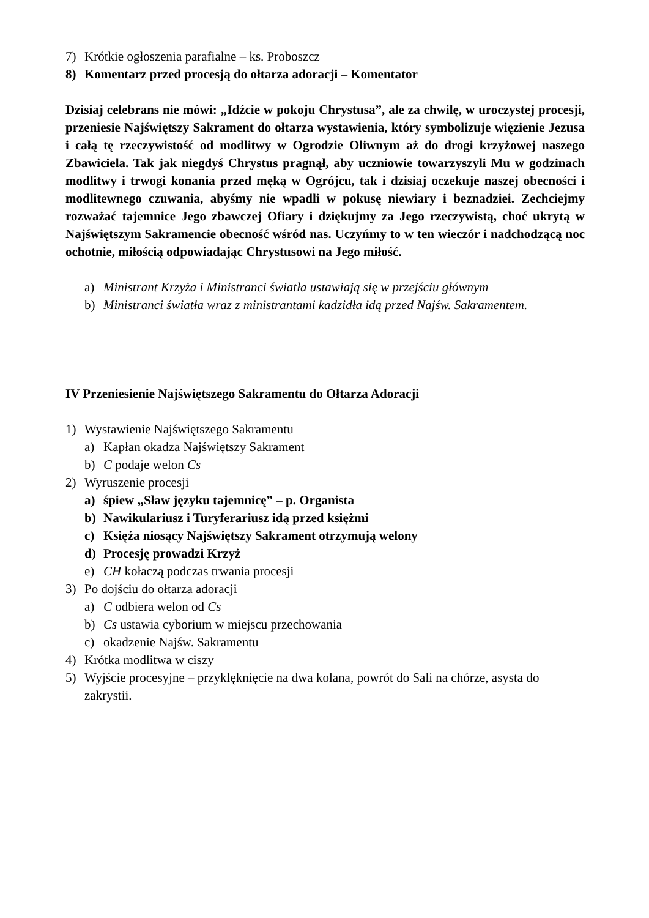7) Krótkie ogłoszenia parafialne – ks. Proboszcz
8) Komentarz przed procesją do ołtarza adoracji – Komentator
Dzisiaj celebrans nie mówi: „Idźcie w pokoju Chrystusa”, ale za chwilę, w uroczystej procesji, przeniesie Najświętszy Sakrament do ołtarza wystawienia, który symbolizuje więzienie Jezusa i całą tę rzeczywistość od modlitwy w Ogrodzie Oliwnym aż do drogi krzyżowej naszego Zbawiciela. Tak jak niegdyś Chrystus pragnął, aby uczniowie towarzyszyli Mu w godzinach modlitwy i trwogi konania przed męką w Ogrójcu, tak i dzisiaj oczekuje naszej obecności i modlitewnego czuwania, abyśmy nie wpadli w pokusę niewiary i beznadziei. Zechciejmy rozważać tajemnice Jego zbawczej Ofiary i dziękujmy za Jego rzeczywistą, choć ukrytą w Najświętszym Sakramencie obecność wśród nas. Uczyńmy to w ten wieczór i nadchodzącą noc ochotnie, miłością odpowiadając Chrystusowi na Jego miłość.
a) Ministrant Krzyża i Ministranci światła ustawiają się w przejściu głównym
b) Ministranci światła wraz z ministrantami kadzidła idą przed Najśw. Sakramentem.
IV Przeniesienie Najświętszego Sakramentu do Ołtarza Adoracji
1) Wystawienie Najświętszego Sakramentu
a) Kapłan okadza Najświętszy Sakrament
b) C podaje welon Cs
2) Wyruszenie procesji
a) śpiew „Sław języku tajemnicę” – p. Organista
b) Nawikulariusz i Turyferariusz idą przed księżmi
c) Księża niosący Najświętszy Sakrament otrzymują welony
d) Procesję prowadzi Krzyż
e) CH kołaczą podczas trwania procesji
3) Po dojściu do ołtarza adoracji
a) C odbiera welon od Cs
b) Cs ustawia cyborium w miejscu przechowania
c) okadzenie Najśw. Sakramentu
4) Krótka modlitwa w ciszy
5) Wyjście procesyjne – przyklęknięcie na dwa kolana, powrót do Sali na chórze, asysta do zakrystii.